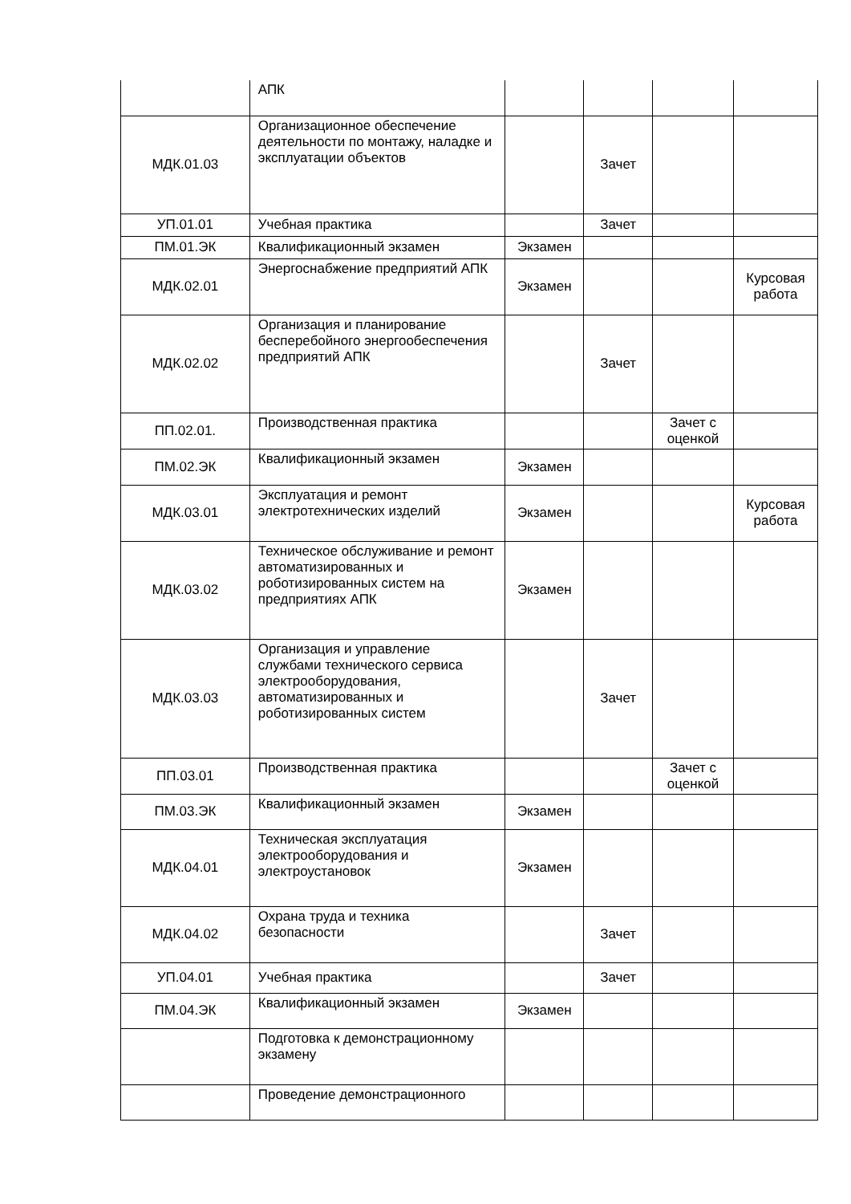| | АПК | | | | |
| МДК.01.03 | Организационное обеспечение деятельности по монтажу, наладке и эксплуатации объектов | | Зачет | | |
| УП.01.01 | Учебная практика | | Зачет | | |
| ПМ.01.ЭК | Квалификационный экзамен | Экзамен | | | |
| МДК.02.01 | Энергоснабжение предприятий АПК | Экзамен | | | Курсовая работа |
| МДК.02.02 | Организация и планирование бесперебойного энергообеспечения предприятий АПК | | Зачет | | |
| ПП.02.01. | Производственная практика | | | Зачет с оценкой | |
| ПМ.02.ЭК | Квалификационный экзамен | Экзамен | | | |
| МДК.03.01 | Эксплуатация и ремонт электротехнических изделий | Экзамен | | | Курсовая работа |
| МДК.03.02 | Техническое обслуживание и ремонт автоматизированных и роботизированных систем на предприятиях АПК | Экзамен | | | |
| МДК.03.03 | Организация и управление службами технического сервиса электрооборудования, автоматизированных и роботизированных систем | | Зачет | | |
| ПП.03.01 | Производственная практика | | | Зачет с оценкой | |
| ПМ.03.ЭК | Квалификационный экзамен | Экзамен | | | |
| МДК.04.01 | Техническая эксплуатация электрооборудования и электроустановок | Экзамен | | | |
| МДК.04.02 | Охрана труда и техника безопасности | | Зачет | | |
| УП.04.01 | Учебная практика | | Зачет | | |
| ПМ.04.ЭК | Квалификационный экзамен | Экзамен | | | |
| | Подготовка к демонстрационному экзамену | | | | |
| | Проведение демонстрационного | | | | |